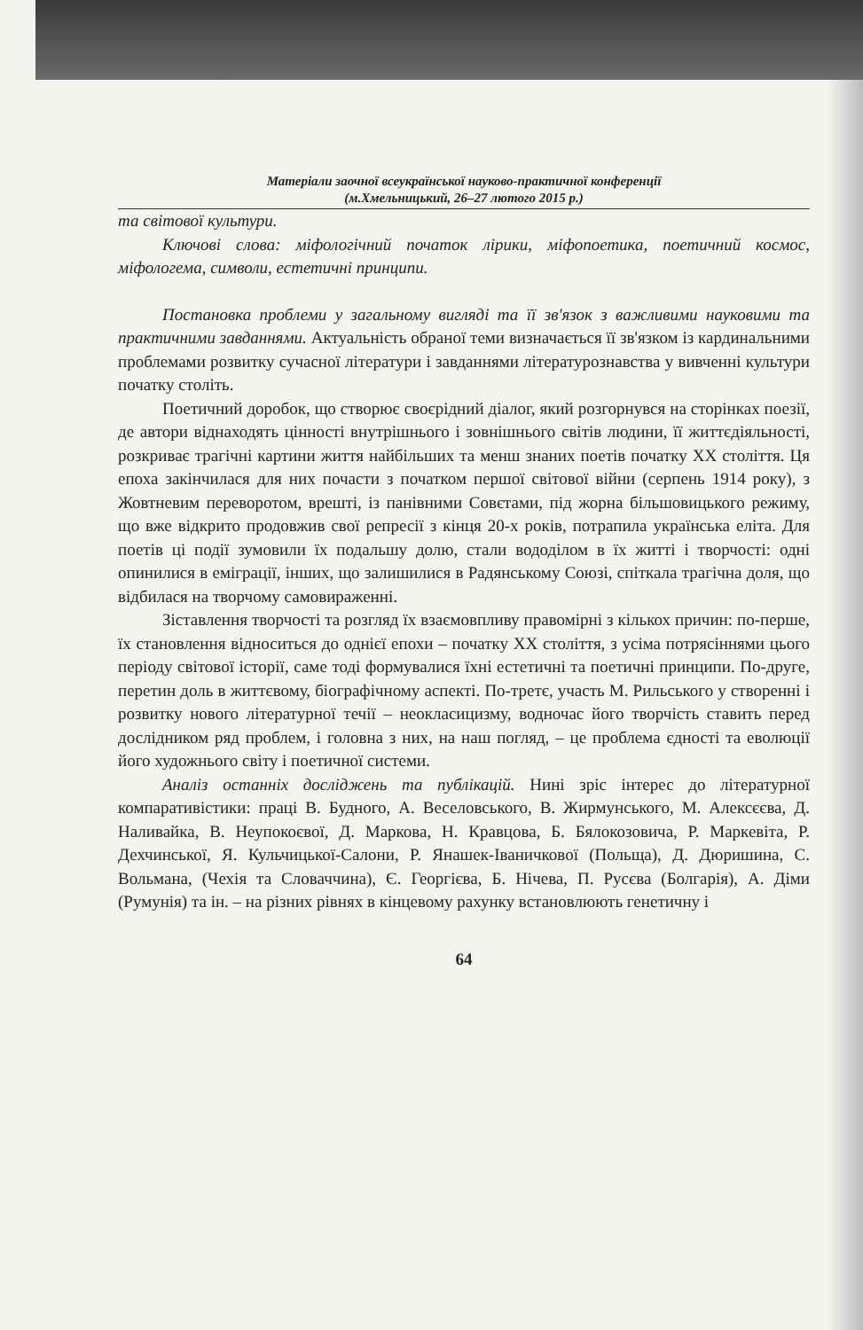Матеріали заочної всеукраїнської науково-практичної конференції
(м.Хмельницький, 26–27 лютого 2015 р.)
та світової культури.
Ключові слова: міфологічний початок лірики, міфопоетика, поетичний космос, міфологема, символи, естетичні принципи.
Постановка проблеми у загальному вигляді та її зв'язок з важливими науковими та практичними завданнями. Актуальність обраної теми визначається її зв'язком із кардинальними проблемами розвитку сучасної літератури і завданнями літературознавства у вивченні культури початку століть.
Поетичний доробок, що створює своєрідний діалог, який розгорнувся на сторінках поезії, де автори віднаходять цінності внутрішнього і зовнішнього світів людини, її життєдіяльності, розкриває трагічні картини життя найбільших та менш знаних поетів початку XX століття. Ця епоха закінчилася для них почасти з початком першої світової війни (серпень 1914 року), з Жовтневим переворотом, врешті, із панівними Совєтами, під жорна більшовицького режиму, що вже відкрито продовжив свої репресії з кінця 20-х років, потрапила українська еліта. Для поетів ці події зумовили їх подальшу долю, стали вододілом в їх житті і творчості: одні опинилися в еміграції, інших, що залишилися в Радянському Союзі, спіткала трагічна доля, що відбилася на творчому самовираженні.
Зіставлення творчості та розгляд їх взаємовпливу правомірні з кількох причин: по-перше, їх становлення відноситься до однієї епохи – початку XX століття, з усіма потрясіннями цього періоду світової історії, саме тоді формувалися їхні естетичні та поетичні принципи. По-друге, перетин доль в життєвому, біографічному аспекті. По-третє, участь М. Рильського у створенні і розвитку нового літературної течії – неокласицизму, водночас його творчість ставить перед дослідником ряд проблем, і головна з них, на наш погляд, – це проблема єдності та еволюції його художнього світу і поетичної системи.
Аналіз останніх досліджень та публікацій. Нині зріс інтерес до літературної компаративістики: праці В. Будного, А. Веселовського, В. Жирмунського, М. Алексєєва, Д. Наливайка, В. Неупокоєвої, Д. Маркова, Н. Кравцова, Б. Бялокозовича, Р. Маркевіта, Р. Дехчинської, Я. Кульчицької-Салони, Р. Янашек-Іваничкової (Польща), Д. Дюришина, С. Вольмана, (Чехія та Словаччина), Є. Георгієва, Б. Нічева, П. Русєва (Болгарія), А. Діми (Румунія) та ін. – на різних рівнях в кінцевому рахунку встановлюють генетичну і
64